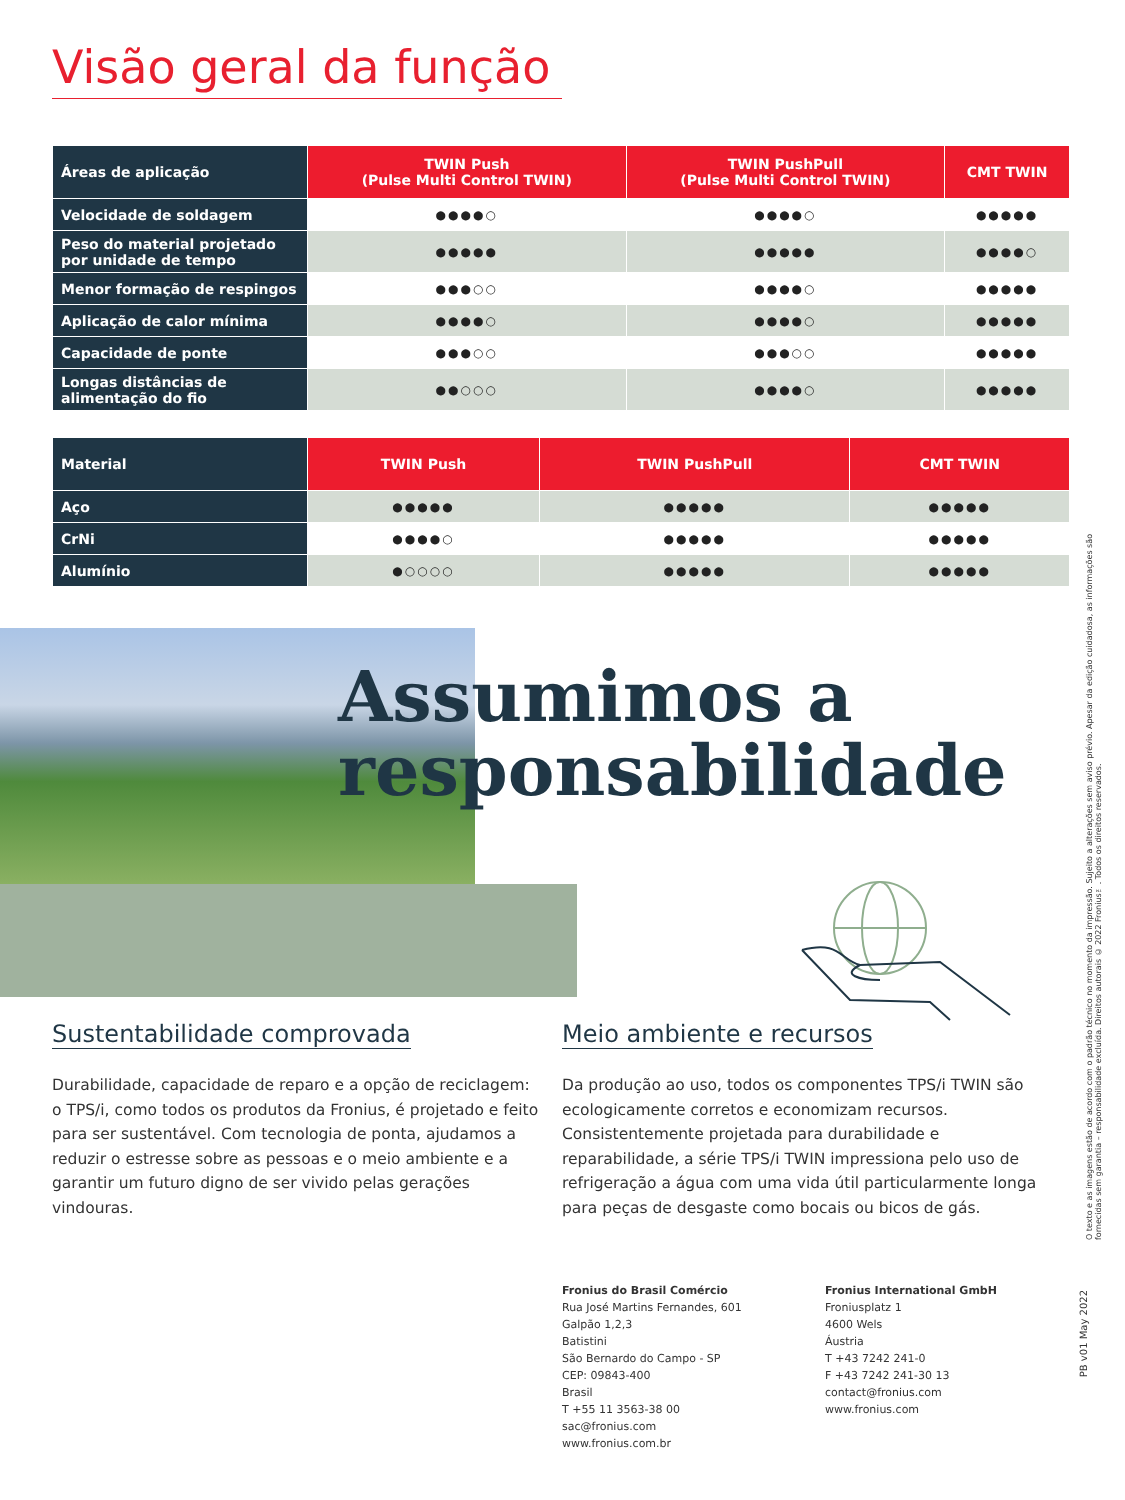Visão geral da função
| Áreas de aplicação | TWIN Push (Pulse Multi Control TWIN) | TWIN PushPull (Pulse Multi Control TWIN) | CMT TWIN |
| --- | --- | --- | --- |
| Velocidade de soldagem | ●●●●○ | ●●●●○ | ●●●●● |
| Peso do material projetado por unidade de tempo | ●●●●● | ●●●●● | ●●●●○ |
| Menor formação de respingos | ●●●○○ | ●●●●○ | ●●●●● |
| Aplicação de calor mínima | ●●●●○ | ●●●●○ | ●●●●● |
| Capacidade de ponte | ●●●○○ | ●●●○○ | ●●●●● |
| Longas distâncias de alimentação do fio | ●●○○○ | ●●●●○ | ●●●●● |
| Material | TWIN Push | TWIN PushPull | CMT TWIN |
| --- | --- | --- | --- |
| Aço | ●●●●● | ●●●●● | ●●●●● |
| CrNi | ●●●●○ | ●●●●● | ●●●●● |
| Alumínio | ●○○○○ | ●●●●● | ●●●●● |
Assumimos a
responsabilidade
Sustentabilidade comprovada
Durabilidade, capacidade de reparo e a opção de reciclagem: o TPS/i, como todos os produtos da Fronius, é projetado e feito para ser sustentável. Com tecnologia de ponta, ajudamos a reduzir o estresse sobre as pessoas e o meio ambiente e a garantir um futuro digno de ser vivido pelas gerações vindouras.
Meio ambiente e recursos
Da produção ao uso, todos os componentes TPS/i TWIN são ecologicamente corretos e economizam recursos. Consistentemente projetada para durabilidade e reparabilidade, a série TPS/i TWIN impressiona pelo uso de refrigeração a água com uma vida útil particularmente longa para peças de desgaste como bocais ou bicos de gás.
Fronius do Brasil Comércio
Rua José Martins Fernandes, 601
Galpão 1,2,3
Batistini
São Bernardo do Campo - SP
CEP: 09843-400
Brasil
T +55 11 3563-38 00
sac@fronius.com
www.fronius.com.br
Fronius International GmbH
Froniusplatz 1
4600 Wels
Áustria
T +43 7242 241-0
F +43 7242 241-30 13
contact@fronius.com
www.fronius.com
O texto e as imagens estão de acordo com o padrão técnico no momento da impressão. Sujeito a alterações sem aviso prévio. Apesar da edição cuidadosa, as informações são fornecidas sem garantia – responsabilidade excluída. Direitos autorais © 2022 Fronius™. Todos os direitos reservados.
PB v01 May 2022